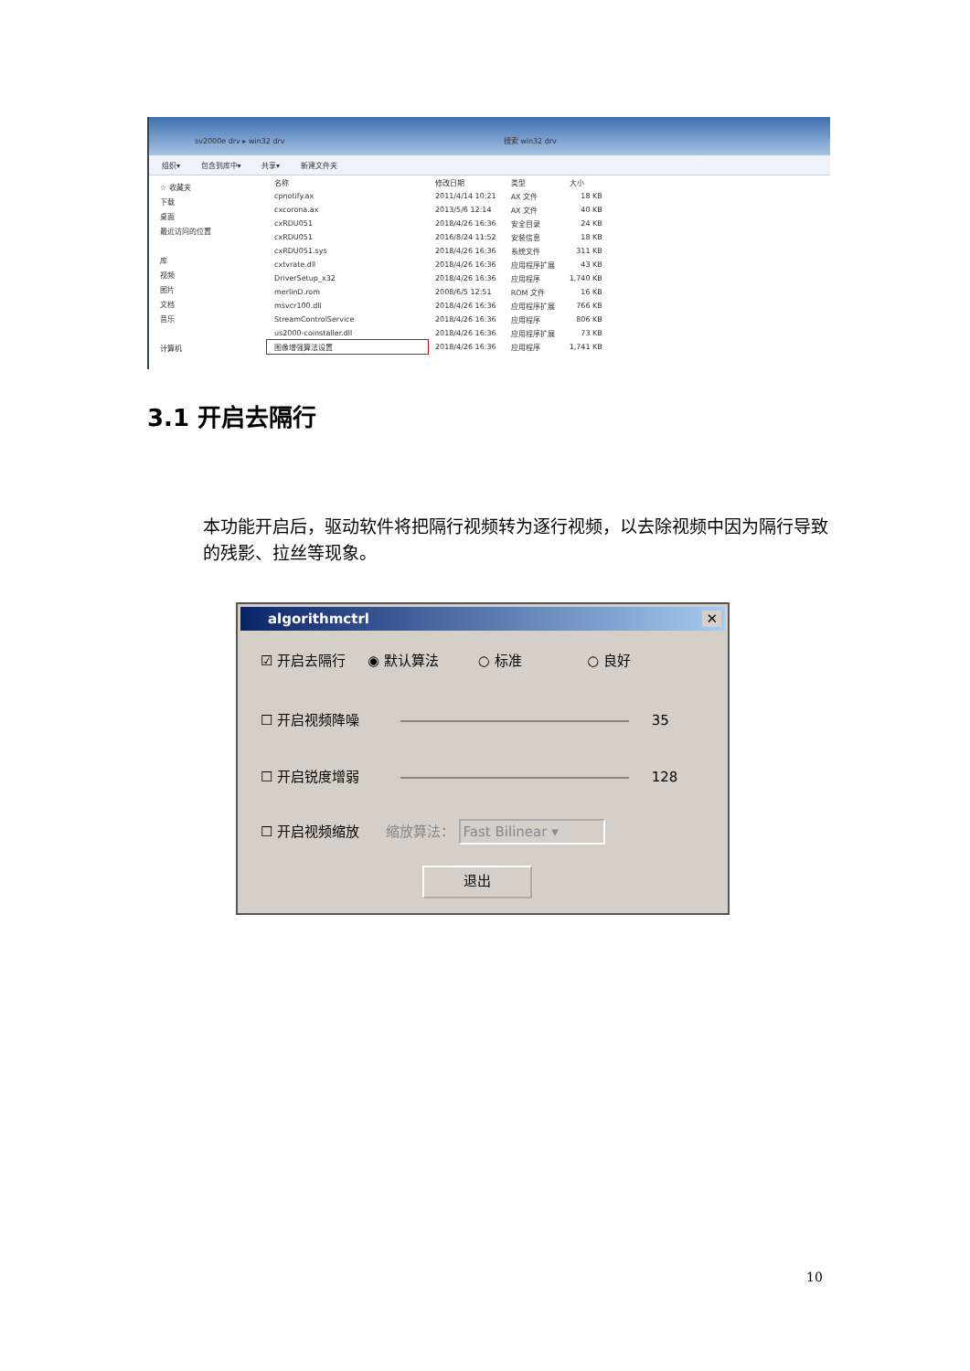sv2000e drv ▸ win32 drv 搜索 win32 drv
组织▾ 包含到库中▾ 共享▾ 新建文件夹
☆ 收藏夹
下载
桌面
最近访问的位置
库
视频
图片
文档
音乐
计算机
| 名称 | 修改日期 | 类型 | 大小 |
| --- | --- | --- | --- |
| cpnotify.ax | 2011/4/14 10:21 | AX 文件 | 18 KB |
| cxcorona.ax | 2013/5/6 12:14 | AX 文件 | 40 KB |
| cxRDU051 | 2018/4/26 16:36 | 安全目录 | 24 KB |
| cxRDU051 | 2016/8/24 11:52 | 安装信息 | 18 KB |
| cxRDU051.sys | 2018/4/26 16:36 | 系统文件 | 311 KB |
| cxtvrate.dll | 2018/4/26 16:36 | 应用程序扩展 | 43 KB |
| DriverSetup_x32 | 2018/4/26 16:36 | 应用程序 | 1,740 KB |
| merlinD.rom | 2008/6/5 12:51 | ROM 文件 | 16 KB |
| msvcr100.dll | 2018/4/26 16:36 | 应用程序扩展 | 766 KB |
| StreamControlService | 2018/4/26 16:36 | 应用程序 | 806 KB |
| us2000-coinstaller.dll | 2018/4/26 16:36 | 应用程序扩展 | 73 KB |
| 图像增强算法设置 | 2018/4/26 16:36 | 应用程序 | 1,741 KB |
3.1 开启去隔行
本功能开启后，驱动软件将把隔行视频转为逐行视频，以去除视频中因为隔行导致的残影、拉丝等现象。
algorithmctrl ✕
☑ 开启去隔行 ◉ 默认算法 ○ 标准 ○ 良好
☐ 开启视频降噪 35
☐ 开启锐度增弱 128
☐ 开启视频缩放 缩放算法： Fast Bilinear ▾
退出
10